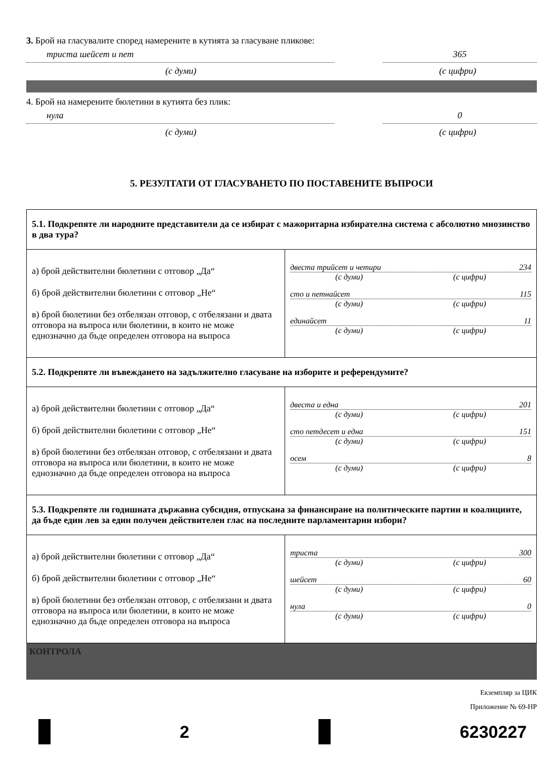3. Брой на гласувалите според намерените в кутията за гласуване пликове:
триста шейсет и пет 365
(с думи) (с цифри)
4. Брой на намерените бюлетини в кутията без плик:
нула 0
(с думи) (с цифри)
5. РЕЗУЛТАТИ ОТ ГЛАСУВАНЕТО ПО ПОСТАВЕНИТЕ ВЪПРОСИ
| 5.1. Подкрепяте ли народните представители да се избират с мажоритарна избирателна система с абсолютно мнозинство в два тура? | |
| а) брой действителни бюлетини с отговор „Да“ б) брой действителни бюлетини с отговор „Не“ в) брой бюлетини без отбелязан отговор, с отбелязани и двата отговора на въпроса или бюлетини, в които не може еднозначно да бъде определен отговора на въпроса | двеста трийсет и четири 234 (с думи) (с цифри) сто и петнайсет 115 (с думи) (с цифри) единайсет 11 (с думи) (с цифри) |
| 5.2. Подкрепяте ли въвеждането на задължително гласуване на изборите и референдумите? | |
| а) брой действителни бюлетини с отговор „Да“ б) брой действителни бюлетини с отговор „Не“ в) брой бюлетини без отбелязан отговор, с отбелязани и двата отговора на въпроса или бюлетини, в които не може еднозначно да бъде определен отговора на въпроса | двеста и една 201 (с думи) (с цифри) сто петдесет и една 151 (с думи) (с цифри) осем 8 (с думи) (с цифри) |
| 5.3. Подкрепяте ли годишната държавна субсидия, отпускана за финансиране на политическите партии и коалициите, да бъде един лев за един получен действителен глас на последните парламентарни избори? | |
| а) брой действителни бюлетини с отговор „Да“ б) брой действителни бюлетини с отговор „Не“ в) брой бюлетини без отбелязан отговор, с отбелязани и двата отговора на въпроса или бюлетини, в които не може еднозначно да бъде определен отговора на въпроса | триста 300 (с думи) (с цифри) шейсет 60 (с думи) (с цифри) нула 0 (с думи) (с цифри) |
КОНТРОЛА
Екземпляр за ЦИК
Приложение № 69-НР
2 6230227